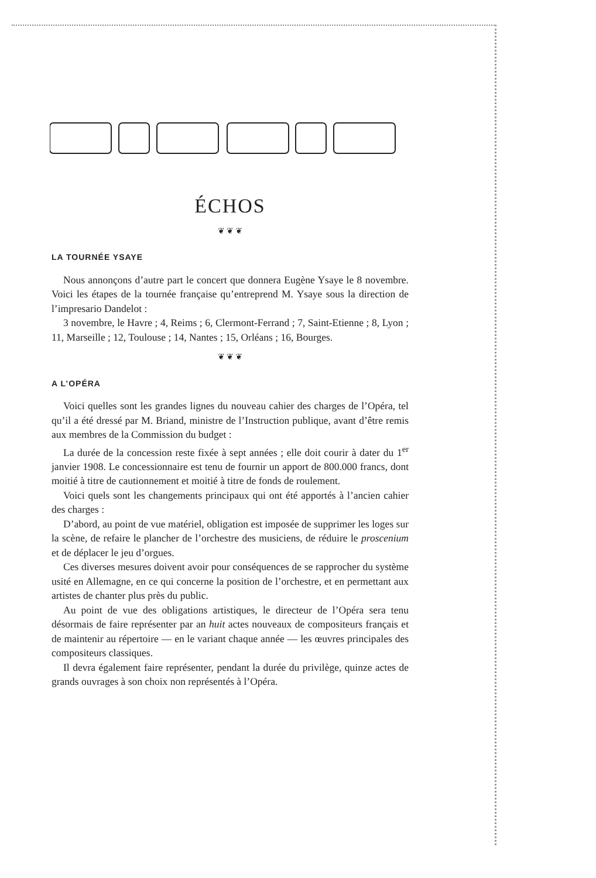ÉCHOS
❦ ❦ ❦
LA TOURNÉE YSAYE
Nous annonçons d’autre part le concert que donnera Eugène Ysaye le 8 novembre. Voici les étapes de la tournée française qu’entreprend M. Ysaye sous la direction de l’impresario Dandelot :
3 novembre, le Havre ; 4, Reims ; 6, Clermont-Ferrand ; 7, Saint-Etienne ; 8, Lyon ; 11, Marseille ; 12, Toulouse ; 14, Nantes ; 15, Orléans ; 16, Bourges.
❦ ❦ ❦
A L’OPÉRA
Voici quelles sont les grandes lignes du nouveau cahier des charges de l’Opéra, tel qu’il a été dressé par M. Briand, ministre de l’Instruction publique, avant d’être remis aux membres de la Commission du budget :
La durée de la concession reste fixée à sept années ; elle doit courir à dater du 1<sup>er</sup> janvier 1908. Le concessionnaire est tenu de fournir un apport de 800.000 francs, dont moitié à titre de cautionnement et moitié à titre de fonds de roulement.
Voici quels sont les changements principaux qui ont été apportés à l’ancien cahier des charges :
D’abord, au point de vue matériel, obligation est imposée de supprimer les loges sur la scène, de refaire le plancher de l’orchestre des musiciens, de réduire le proscenium et de déplacer le jeu d’orgues.
Ces diverses mesures doivent avoir pour conséquences de se rapprocher du système usité en Allemagne, en ce qui concerne la position de l’orchestre, et en permettant aux artistes de chanter plus près du public.
Au point de vue des obligations artistiques, le directeur de l’Opéra sera tenu désormais de faire représenter par an huit actes nouveaux de compositeurs français et de maintenir au répertoire — en le variant chaque année — les œuvres principales des compositeurs classiques.
Il devra également faire représenter, pendant la durée du privilège, quinze actes de grands ouvrages à son choix non représentés à l’Opéra.